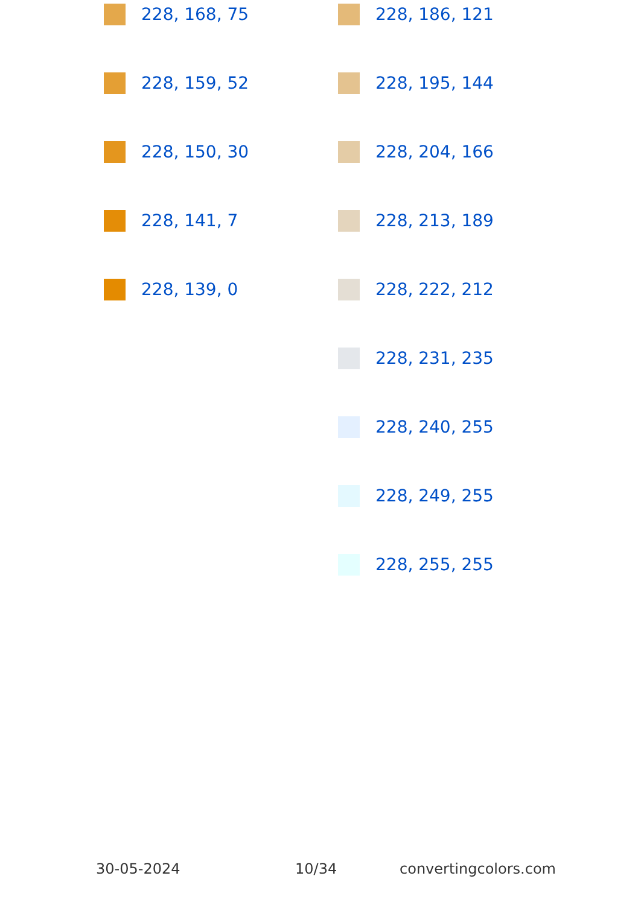228, 168, 75
228, 159, 52
228, 150, 30
228, 141, 7
228, 139, 0
228, 186, 121
228, 195, 144
228, 204, 166
228, 213, 189
228, 222, 212
228, 231, 235
228, 240, 255
228, 249, 255
228, 255, 255
30-05-2024 10/34 convertingcolors.com